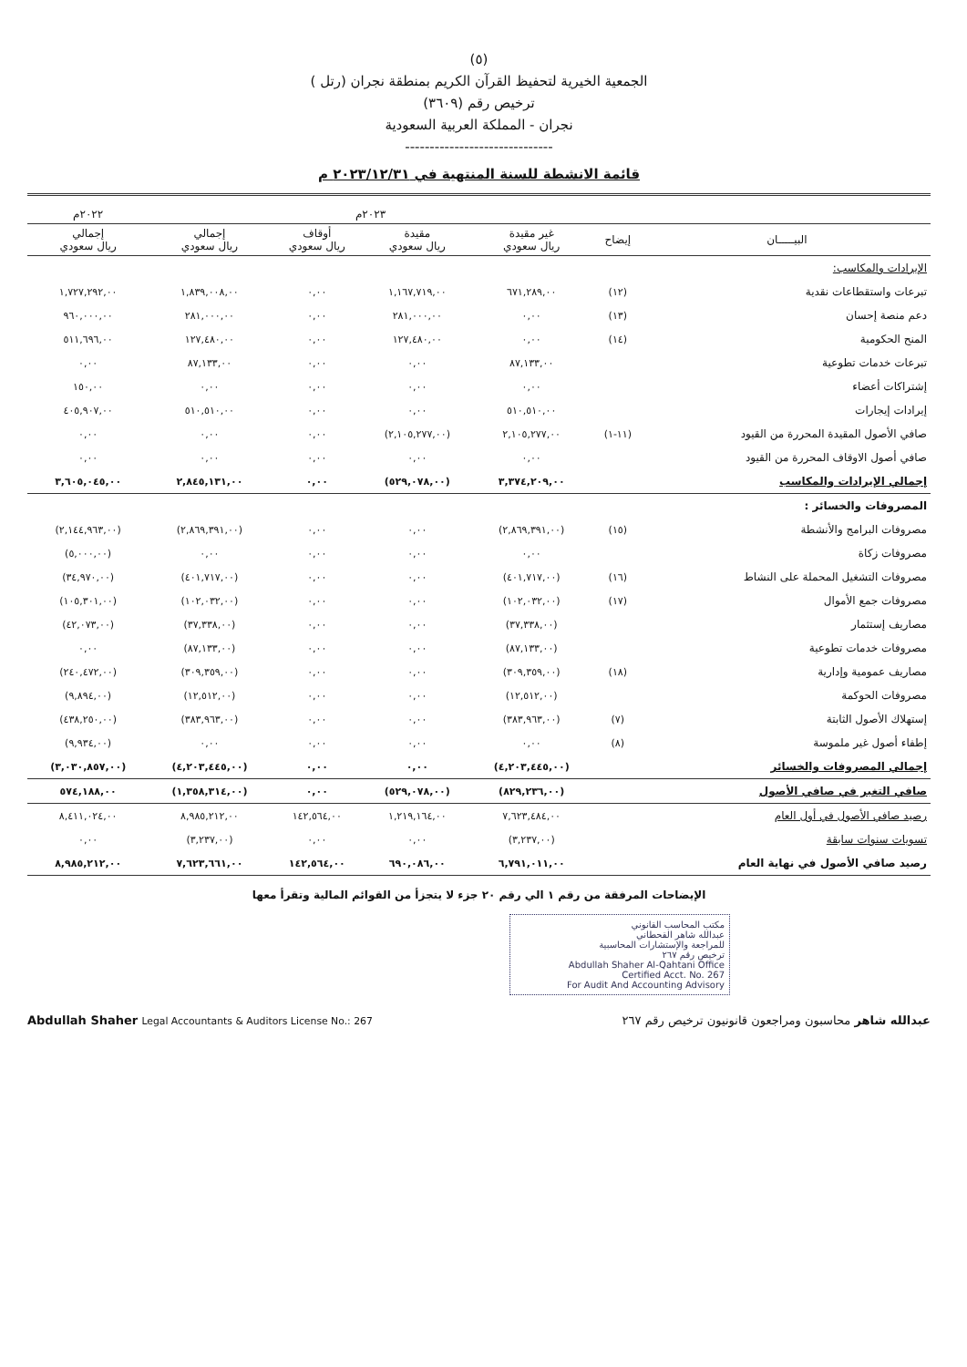(٥)
الجمعية الخيرية لتحفيظ القرآن الكريم بمنطقة نجران (رتل )
ترخيص رقم (٣٦٠٩)
نجران - المملكة العربية السعودية
------------------------------
قائمة الانشطة للسنة المنتهية في ٢٠٢٣/١٢/٣١ م
| | | ٢٠٢٣م | | | | ٢٠٢٢م |
| --- | --- | --- | --- | --- | --- | --- |
| البيـــــان | إيضاح | غير مقيدة ريال سعودي | مقيدة ريال سعودي | أوقاف ريال سعودي | إجمالي ريال سعودي | إجمالي ريال سعودي |
| الإيرادات والمكاسب: | | | | | | |
| تبرعات واستقطاعات نقدية | (١٢) | ٦٧١,٢٨٩,٠٠ | ١,١٦٧,٧١٩,٠٠ | ٠,٠٠ | ١,٨٣٩,٠٠٨,٠٠ | ١,٧٢٧,٢٩٢,٠٠ |
| دعم منصة إحسان | (١٣) | ٠,٠٠ | ٢٨١,٠٠٠,٠٠ | ٠,٠٠ | ٢٨١,٠٠٠,٠٠ | ٩٦٠,٠٠٠,٠٠ |
| المنح الحكومية | (١٤) | ٠,٠٠ | ١٢٧,٤٨٠,٠٠ | ٠,٠٠ | ١٢٧,٤٨٠,٠٠ | ٥١١,٦٩٦,٠٠ |
| تبرعات خدمات تطوعية | | ٨٧,١٣٣,٠٠ | ٠,٠٠ | ٠,٠٠ | ٨٧,١٣٣,٠٠ | ٠,٠٠ |
| إشتراكات أعضاء | | ٠,٠٠ | ٠,٠٠ | ٠,٠٠ | ٠,٠٠ | ١٥٠,٠٠ |
| إيرادات إيجارات | | ٥١٠,٥١٠,٠٠ | ٠,٠٠ | ٠,٠٠ | ٥١٠,٥١٠,٠٠ | ٤٠٥,٩٠٧,٠٠ |
| صافي الأصول المقيدة المحررة من القيود | (١١-١) | ٢,١٠٥,٢٧٧,٠٠ | (٢,١٠٥,٢٧٧,٠٠) | ٠,٠٠ | ٠,٠٠ | ٠,٠٠ |
| صافي أصول الاوقاف المحررة من القيود | | ٠,٠٠ | ٠,٠٠ | ٠,٠٠ | ٠,٠٠ | ٠,٠٠ |
| إجمالي الإيرادات والمكاسب | | ٣,٣٧٤,٢٠٩,٠٠ | (٥٢٩,٠٧٨,٠٠) | ٠,٠٠ | ٢,٨٤٥,١٣١,٠٠ | ٣,٦٠٥,٠٤٥,٠٠ |
| المصروفات والخسائر : | | | | | | |
| مصروفات البرامج والأنشطة | (١٥) | (٢,٨٦٩,٣٩١,٠٠) | ٠,٠٠ | ٠,٠٠ | (٢,٨٦٩,٣٩١,٠٠) | (٢,١٤٤,٩٦٣,٠٠) |
| مصروفات زكاة | | ٠,٠٠ | ٠,٠٠ | ٠,٠٠ | ٠,٠٠ | (٥,٠٠٠,٠٠) |
| مصروفات التشغيل المحملة على النشاط | (١٦) | (٤٠١,٧١٧,٠٠) | ٠,٠٠ | ٠,٠٠ | (٤٠١,٧١٧,٠٠) | (٣٤,٩٧٠,٠٠) |
| مصروفات جمع الأموال | (١٧) | (١٠٢,٠٣٢,٠٠) | ٠,٠٠ | ٠,٠٠ | (١٠٢,٠٣٢,٠٠) | (١٠٥,٣٠١,٠٠) |
| مصاريف إستثمار | | (٣٧,٣٣٨,٠٠) | ٠,٠٠ | ٠,٠٠ | (٣٧,٣٣٨,٠٠) | (٤٢,٠٧٣,٠٠) |
| مصروفات خدمات تطوعية | | (٨٧,١٣٣,٠٠) | ٠,٠٠ | ٠,٠٠ | (٨٧,١٣٣,٠٠) | ٠,٠٠ |
| مصاريف عمومية وإدارية | (١٨) | (٣٠٩,٣٥٩,٠٠) | ٠,٠٠ | ٠,٠٠ | (٣٠٩,٣٥٩,٠٠) | (٢٤٠,٤٧٢,٠٠) |
| مصروفات الحوكمة | | (١٢,٥١٢,٠٠) | ٠,٠٠ | ٠,٠٠ | (١٢,٥١٢,٠٠) | (٩,٨٩٤,٠٠) |
| إستهلاك الأصول الثابتة | (٧) | (٣٨٣,٩٦٣,٠٠) | ٠,٠٠ | ٠,٠٠ | (٣٨٣,٩٦٣,٠٠) | (٤٣٨,٢٥٠,٠٠) |
| إطفاء أصول غير ملموسة | (٨) | ٠,٠٠ | ٠,٠٠ | ٠,٠٠ | ٠,٠٠ | (٩,٩٣٤,٠٠) |
| إجمالي المصروفات والخسائر | | (٤,٢٠٣,٤٤٥,٠٠) | ٠,٠٠ | ٠,٠٠ | (٤,٢٠٣,٤٤٥,٠٠) | (٣,٠٣٠,٨٥٧,٠٠) |
| صافي التغير في صافي الأصول | | (٨٢٩,٢٣٦,٠٠) | (٥٢٩,٠٧٨,٠٠) | ٠,٠٠ | (١,٣٥٨,٣١٤,٠٠) | ٥٧٤,١٨٨,٠٠ |
| رصيد صافي الأصول في أول العام | | ٧,٦٢٣,٤٨٤,٠٠ | ١,٢١٩,١٦٤,٠٠ | ١٤٢,٥٦٤,٠٠ | ٨,٩٨٥,٢١٢,٠٠ | ٨,٤١١,٠٢٤,٠٠ |
| تسويات سنوات سابقة | | (٣,٢٣٧,٠٠) | ٠,٠٠ | ٠,٠٠ | (٣,٢٣٧,٠٠) | ٠,٠٠ |
| رصيد صافي الأصول في نهاية العام | | ٦,٧٩١,٠١١,٠٠ | ٦٩٠,٠٨٦,٠٠ | ١٤٢,٥٦٤,٠٠ | ٧,٦٢٣,٦٦١,٠٠ | ٨,٩٨٥,٢١٢,٠٠ |
الإيضاحات المرفقة من رقم ١ الي رقم ٢٠ جزء لا يتجزأ من القوائم المالية وتقرأ معها
مكتب المحاسب القانوني
عبدالله شاهر القحطاني
للمراجعة والإستشارات المحاسبية
ترخيص رقم ٢٦٧
Abdullah Shaher Al-Qahtani Office
Certified Acct. No. 267
For Audit And Accounting Advisory
Abdullah Shaher Legal Accountants & Auditors License No.: 267 عبدالله شاهر محاسبون ومراجعون قانونيون ترخيص رقم ٢٦٧